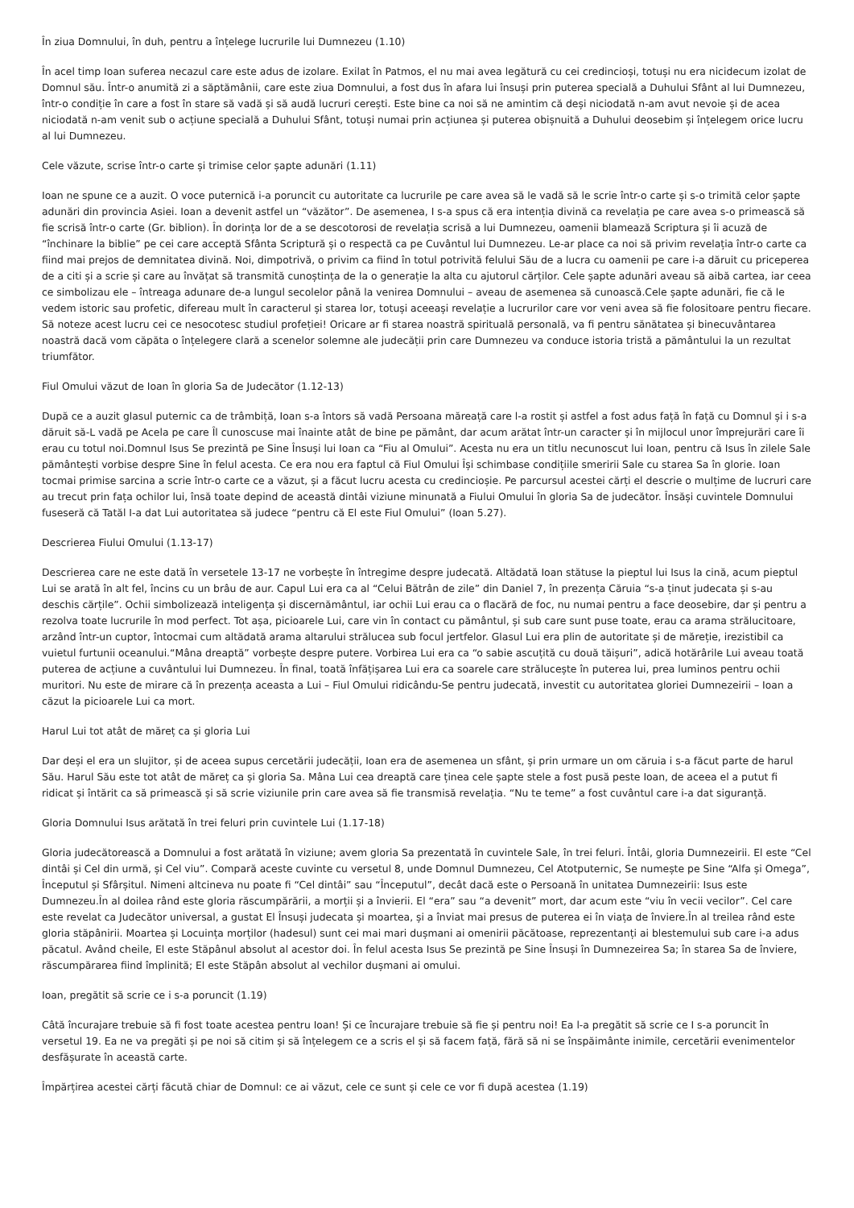În ziua Domnului, în duh, pentru a înțelege lucrurile lui Dumnezeu (1.10)
În acel timp Ioan suferea necazul care este adus de izolare. Exilat în Patmos, el nu mai avea legătură cu cei credincioși, totuși nu era nicidecum izolat de Domnul său. Într-o anumită zi a săptămânii, care este ziua Domnului, a fost dus în afara lui însuși prin puterea specială a Duhului Sfânt al lui Dumnezeu, într-o condiție în care a fost în stare să vadă și să audă lucruri cerești. Este bine ca noi să ne amintim că deși niciodată n-am avut nevoie și de acea niciodată n-am venit sub o acțiune specială a Duhului Sfânt, totuși numai prin acțiunea și puterea obișnuită a Duhului deosebim și înțelegem orice lucru al lui Dumnezeu.
Cele văzute, scrise într-o carte și trimise celor șapte adunări (1.11)
Ioan ne spune ce a auzit. O voce puternică i-a poruncit cu autoritate ca lucrurile pe care avea să le vadă să le scrie într-o carte și s-o trimită celor șapte adunări din provincia Asiei. Ioan a devenit astfel un “văzător”. De asemenea, I s-a spus că era intenția divină ca revelația pe care avea s-o primească să fie scrisă într-o carte (Gr. biblion). În dorința lor de a se descotorosi de revelația scrisă a lui Dumnezeu, oamenii blamează Scriptura și îi acuză de “închinare la biblie” pe cei care acceptă Sfânta Scriptură și o respectă ca pe Cuvântul lui Dumnezeu. Le-ar place ca noi să privim revelația într-o carte ca fiind mai prejos de demnitatea divină. Noi, dimpotrivă, o privim ca fiind în totul potrivită felului Său de a lucra cu oamenii pe care i-a dăruit cu priceperea de a citi și a scrie și care au învățat să transmită cunoștința de la o generație la alta cu ajutorul cărților. Cele șapte adunări aveau să aibă cartea, iar ceea ce simbolizau ele – întreaga adunare de-a lungul secolelor până la venirea Domnului – aveau de asemenea să cunoască.Cele șapte adunări, fie că le vedem istoric sau profetic, difereau mult în caracterul și starea lor, totuși aceeași revelație a lucrurilor care vor veni avea să fie folositoare pentru fiecare. Să noteze acest lucru cei ce nesocotesc studiul profeției! Oricare ar fi starea noastră spirituală personală, va fi pentru sănătatea și binecuvântarea noastră dacă vom căpăta o înțelegere clară a scenelor solemne ale judecății prin care Dumnezeu va conduce istoria tristă a pământului la un rezultat triumfător.
Fiul Omului văzut de Ioan în gloria Sa de Judecător (1.12-13)
După ce a auzit glasul puternic ca de trâmbiță, Ioan s-a întors să vadă Persoana măreață care l-a rostit și astfel a fost adus față în față cu Domnul și i s-a dăruit să-L vadă pe Acela pe care Îl cunoscuse mai înainte atât de bine pe pământ, dar acum arătat într-un caracter și în mijlocul unor împrejurări care îi erau cu totul noi.Domnul Isus Se prezintă pe Sine Însuși lui Ioan ca “Fiu al Omului”. Acesta nu era un titlu necunoscut lui Ioan, pentru că Isus în zilele Sale pământești vorbise despre Sine în felul acesta. Ce era nou era faptul că Fiul Omului Își schimbase condițiile smeririi Sale cu starea Sa în glorie. Ioan tocmai primise sarcina a scrie într-o carte ce a văzut, și a făcut lucru acesta cu credincioșie. Pe parcursul acestei cărți el descrie o mulțime de lucruri care au trecut prin fața ochilor lui, însă toate depind de această dintâi viziune minunată a Fiului Omului în gloria Sa de judecător. Însăși cuvintele Domnului fuseseră că Tatăl I-a dat Lui autoritatea să judece “pentru că El este Fiul Omului” (Ioan 5.27).
Descrierea Fiului Omului (1.13-17)
Descrierea care ne este dată în versetele 13-17 ne vorbește în întregime despre judecată. Altădată Ioan stătuse la pieptul lui Isus la cină, acum pieptul Lui se arată în alt fel, încins cu un brâu de aur. Capul Lui era ca al “Celui Bătrân de zile” din Daniel 7, în prezența Căruia “s-a ținut judecata și s-au deschis cărțile”. Ochii simbolizează inteligența și discernământul, iar ochii Lui erau ca o flacără de foc, nu numai pentru a face deosebire, dar și pentru a rezolva toate lucrurile în mod perfect. Tot așa, picioarele Lui, care vin în contact cu pământul, și sub care sunt puse toate, erau ca arama strălucitoare, arzând într-un cuptor, întocmai cum altădată arama altarului strălucea sub focul jertfelor. Glasul Lui era plin de autoritate și de măreție, irezistibil ca vuietul furtunii oceanului.“Mâna dreaptă” vorbește despre putere. Vorbirea Lui era ca “o sabie ascuțită cu două tăișuri”, adică hotărârile Lui aveau toată puterea de acțiune a cuvântului lui Dumnezeu. În final, toată înfățișarea Lui era ca soarele care strălucește în puterea lui, prea luminos pentru ochii muritori. Nu este de mirare că în prezența aceasta a Lui – Fiul Omului ridicându-Se pentru judecată, investit cu autoritatea gloriei Dumnezeirii – Ioan a căzut la picioarele Lui ca mort.
Harul Lui tot atât de măreț ca și gloria Lui
Dar deși el era un slujitor, și de aceea supus cercetării judecății, Ioan era de asemenea un sfânt, și prin urmare un om căruia i s-a făcut parte de harul Său. Harul Său este tot atât de măreț ca și gloria Sa. Mâna Lui cea dreaptă care ținea cele șapte stele a fost pusă peste Ioan, de aceea el a putut fi ridicat și întărit ca să primească și să scrie viziunile prin care avea să fie transmisă revelația. “Nu te teme” a fost cuvântul care i-a dat siguranță.
Gloria Domnului Isus arătată în trei feluri prin cuvintele Lui (1.17-18)
Gloria judecătorească a Domnului a fost arătată în viziune; avem gloria Sa prezentată în cuvintele Sale, în trei feluri. Întâi, gloria Dumnezeirii. El este “Cel dintâi și Cel din urmă, și Cel viu”. Compară aceste cuvinte cu versetul 8, unde Domnul Dumnezeu, Cel Atotputernic, Se numește pe Sine “Alfa și Omega”, Începutul și Sfârșitul. Nimeni altcineva nu poate fi “Cel dintâi” sau “Începutul”, decât dacă este o Persoană în unitatea Dumnezeirii: Isus este Dumnezeu.În al doilea rând este gloria răscumpărării, a morții și a învierii. El “era” sau “a devenit” mort, dar acum este “viu în vecii vecilor”. Cel care este revelat ca Judecător universal, a gustat El Însuși judecata și moartea, și a înviat mai presus de puterea ei în viața de înviere.În al treilea rând este gloria stăpânirii. Moartea și Locuința morților (hadesul) sunt cei mai mari dușmani ai omenirii păcătoase, reprezentanți ai blestemului sub care i-a adus păcatul. Având cheile, El este Stăpânul absolut al acestor doi. În felul acesta Isus Se prezintă pe Sine Însuși în Dumnezeirea Sa; în starea Sa de înviere, răscumpărarea fiind împlinită; El este Stăpân absolut al vechilor dușmani ai omului.
Ioan, pregătit să scrie ce i s-a poruncit (1.19)
Câtă încurajare trebuie să fi fost toate acestea pentru Ioan! Și ce încurajare trebuie să fie și pentru noi! Ea l-a pregătit să scrie ce I s-a poruncit în versetul 19. Ea ne va pregăti și pe noi să citim și să înțelegem ce a scris el și să facem față, fără să ni se înspăimânte inimile, cercetării evenimentelor desfășurate în această carte.
Împărțirea acestei cărți făcută chiar de Domnul: ce ai văzut, cele ce sunt și cele ce vor fi după acestea (1.19)